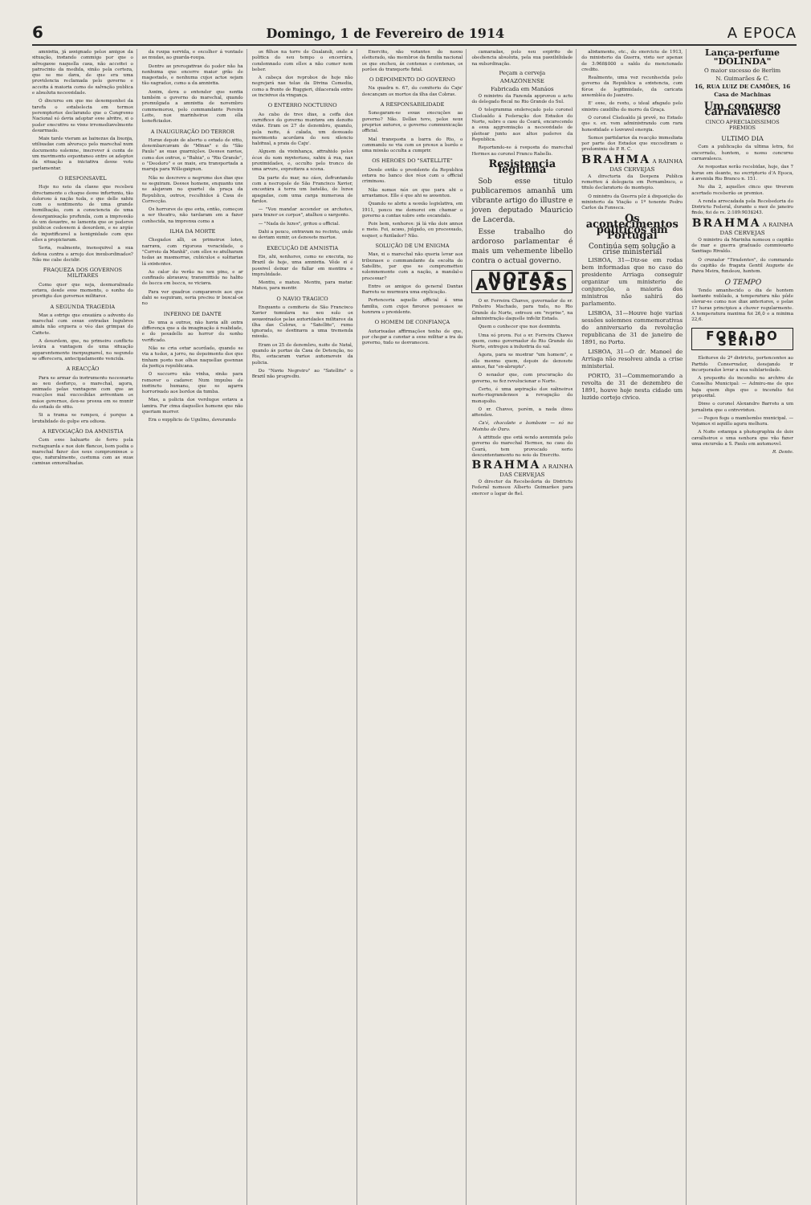6 Domingo, 1 de Fevereiro de 1914 A EPOCA
amnistia, já assignado pelos amigos da situação, instando commigo por que o advogasse naquella casa, não acceitei o patrocinio da medida, sinão pela certeza, que se me dava, de que era uma providencia reclamada pelo governo e acceita á maioria como de salvação publica e absoluta necessidade.
O discurso em que me desempenhei da tarefa o estabelecia em termos peremptorios declarando que o Congresso Nacional só devia adoptar esse alvitre, si o poder executivo se visse irremediavelmente desarmado.
Mais tarde vieram as baixezas da lisonja, utilisadas com alvoroço pelo marechal num documento solemne, inscrever á conta de um movimento espontaneo entre os adeptos da situação a iniciativa desse voto parlamentar.
O RESPONSAVEL
Hoje no seio da classe que recebeu directamente o choque desse infortunio, tão doloroso á nação toda, e que delle sahiu com o sentimento de uma grande humilhação, com a consciencia de uma desorganisação profunda, com a impressão de um desastre, se lamenta que os poderes publicos cedessem á desordem, e se argúe de injustificavel a benignidade com que elles a propiciaram.
Seria, realmente, inexequivel a sua defesa contra o arrojo dos insubordinados? Não me cabe decidir.
FRAQUEZA DOS GOVERNOS MILITARES
Como quer que seja, desmoralisado estava, desde esse momento, o sonho do prestigio dos governos militares.
A SEGUNDA TRAGEDIA
Mas a estrige que ensaiára o advento do marechal com essas entradas lugubres ainda não erguera o véo das grimpas do Cattete.
A desordem, que, no primeiro conflicto levára a vantagem de uma situação apparentemente inexpugnavel, no segundo se offerecera, antecipadamente vencida.
A REACÇÃO
Para se armar do instrumento necessario ao seu desforço, o marechal, agora, animado pelas vantagens com que as reacções mal succedidas aviventam os máos governos, deu-se pressa em se munir do estado de sitio.
Si a trama se rompeu, é porque a brutalidade do golpe era odiosa.
A REVOGAÇÃO DA AMNISTIA
Com esse baluarte de ferro pela rectaguarda e nos dois flancos, bem podia o marechal fazer dos seus compromissos o que, naturalmente, costuma com as suas camisas enxovalhadas.
da roupa servida, e escolher á vontade as mudas, ao guarda-roupa.
Dentre as prerogativas do poder não ha nenhuma que encerre maior grão de magestade, e nenhuma cujos actos sejam tão sagrados, como a da amnistia.
Assim, deva o entender que sentia também o governo do marechal, quando promulgada a amnistia de novembro commemorou, pelo commandante Pereira Leite, nos marinheiros com ella beneficiados.
A INAUGURAÇÃO DO TERROR
Horas depois de aberto o estado de sitio, desembarcavam de "Minas" e do "São Paulo" as suas guarnições. Desses navios, como dos outros, o "Bahia", o "Rio Grande", o "Deodoro" e os mais, era transportada a maruja para Willegaignon.
Não se descreve o negrume dos dias que se seguiram. Desses homens, enquanto uns se alojavam no quartel da praça da Republica, outros, recolhidos á Casa de Correcção.
Os horrores de que esta, então, começou a ser theatro, não tardaram em a fazer conhecida, na imprensa como a
ILHA DA MORTE
Chegados alli, os primeiros lotes, narrava, com rigorosa veracidade, o "Correio da Manhã", com elles se atulharam todas as masmorras, cubiculos e solitarias lá existentes.
Ao calor do verão no seu pino, e ar confinado abrasava; transmittido no halito de bocca em bocca, se viciava.
Para ver quadros comparaveis aos que dahi se seguiram, seria preciso ir buscal-os no
INFERNO DE DANTE
De uma a outros, não havia alli outra differença que a da imaginação á realidade, e do pesadello ao horror do sonho verificado.
Não se cria estar acordado, quando se via a todos, a jorro, no depoimento dos que tinham posto nos olhos naquellas geennas da justiça republicana.
O soccorro não vinha, sinão para remover o cadaver. Num impulso de instincto humano, que se agarra horrorisado aos bordos da tumba.
Mas, a policia dos verdugos estava a lamira. Por cima daquelles homens que não queriam morrer.
Era o supplicio de Ugulino, devorando
os filhos na torre de Gualandi, onde a politica do seu tempo o encerrára, condemnado com elles a não comer nem beber.
A cabeça dos reprobos de hoje não negrejará nas telas da Divina Comedia, como a fronte de Ruggieri, dilacerada entre os incisivos da vingança.
O ENTERRO NOCTURNO
Ao cabo de tres dias, a ceifa dos carnifices do governo montava em dezoito vidas. Eram os 27 de dezembro, quando, pela noite, á calada, um dessoado movimento acordava do seu silencio habitual, a praia do Caju'.
Alguem da visinhança, attrahido pelos écos do som mysterioso, sahiu á rua, nas proximidades, e, occulto pelo tronco de uma arvore, espreitava a scena.
Da parte do mar, no cáes, defrontando com a necropole de São Francisco Xavier, encostára á terra um batelão, de luzes apagadas, com uma carga numerosa de fardos.
— "Vou mandar accender os archotes, para trazer os corpos", atalhou o sargento.
— "Nada de luzes", gritou o official.
Dahi a pouco, entravam no recinto, onde se deviam sumir, os dezesete mortos.
EXECUÇÃO DE AMNISTIA
Eis, ahi, senhores, como se executa, no Brazil de hoje, uma amnistia. Vêde si é possivel deixar de fallar em mentira e improbidade.
Mentiu, e matou. Mentiu, para matar. Matou, para mentir.
O NAVIO TRAGICO
Enquanto o cemiterio de São Francisco Xavier tumulava no seu solo os assassinados pelas autoridades militares da ilha das Cobras, o "Satellite", rumo ignorado, se destinava a uma tremenda missão.
Eram os 25 de dezembro, noite de Natal, quando ás portas da Casa de Detenção, no Rio, estacaram varios automoveis da policia.
Do "Navio Negreiro" ao "Satellite" o Brazil não progrediu.
Exercito, são votantes do nosso eleitorado, são membros da familia nacional os que encheu, ás centenas e centenas, os porões do transporte fatal.
O DEPOIMENTO DO GOVERNO
Na quadra n. 67, do cemiterio do Caju' descançam os mortos da ilha das Cobras.
A RESPONSABILIDADE
Sonegaram-se essas execuções ao governo? Não. Dellas teve, pelos seus proprios autores, o governo communicação official.
Mal transposta a barra do Rio, o commando se via com os presos a bordo e uma missão occulta a cumprir.
OS HEROES DO "SATELLITE"
Desde então o presidente da Republica estava no banco dos réos com o official criminoso.
Não somos nós os que para ahi o arrastamos. Elle é que ahi se assentou.
Quando se abriu a sessão legislativa, em 1911, pouco me demorei em chamar o governo a contas sobre este escandalo.
Pois bem, senhores: já lá vão dois annos e meio. Foi, acaso, julgado, ou processado, sequer, o fuzilador? Não.
SOLUÇÃO DE UM ENIGMA
Mas, si o marechal não queria levar aos tribunaes o commandante da escolta do Satellite, por que se comprometteu solemnemente com a nação, a mandal-o processar?
Entre os amigos do general Dantas Barreto se murmura uma explicação.
Pertenceria aquelle official á uma familia, com cujos favores pessoaes se honrava o presidente.
O HOMEM DE CONFIANÇA
Autorisadas affirmações tenho de que, por chegar a constar a esse militar a ira do governo, tudo se desvaneceu.
camaradas, pelo seu espirito de obediencia absoluta, pela sua passibilidade na subordinação.
Peçam a cerveja
AMAZONENSE
Fabricada em Manáos
O ministro da Fazenda approvou o acto do delegado fiscal no Rio Grande do Sul.
O telegramma endereçado pelo coronel Clodoaldo á Federação dos Estados do Norte, sobre o caso do Ceará, encarecendo a essa aggremiação a necessidade de pleitear junto aos altos poderes da Republica.
Reportando-se á resposta do marechal Hermes ao coronel Franco Rabello.
Resistencia legitima
Sob esse titulo publicaremos amanhã um vibrante artigo do illustre e joven deputado Mauricio de Lacerda.
Esse trabalho do ardoroso parlamentar é mais um vehemente libello contra o actual governo.
NOTAS AVULSAS
O sr. Ferreira Chaves, governador do sr. Pinheiro Machado, para tudo, no Rio Grande do Norte, estreou em "reprise", na administração daquelle infeliz Estado.
Quem o conhecer que nos desminta.
Uma só prova. Foi o sr. Ferreira Chaves quem, como governador do Rio Grande do Norte, entregou a industria do sal.
Agora, para se mostrar "um homem", e elle mesmo quem, depois de dezesete annos, faz "ex-abrupto".
O senador que, com procuração do governo, se fez revolucionar o Norte.
Certo, é uma aspiração dos salineiros norte-riograndenses a revogação do monopolio.
O sr. Chaves, porém, a nada disso attendeu.
Ca'é, chocolate e bombons — só no Moinho de Ouro.
A attitude que está sendo assumida pelo governo do marechal Hermes, no caso do Ceará, tem provocado serio descontentamento no seio do Exercito.
BRAHMA A RAINHA DAS CERVEJAS
O director da Recebedoria do Districto Federal nomeou Alberto Guimarães para exercer o logar de fiel.
alistamento, etc., do exercicio de 1913, do ministerio da Guerra, visto ser apenas de 3:968$000 o saldo do mencionado credito.
Realmente, uma vez reconhecida pelo governo da Republica a existencia, com fóros de legitimidade, da caricata assembléa do Joazeiro.
E' esse, de resto, o ideal afagado pelo sinistro caudilho do morro da Graça.
O coronel Clodoaldo já prevê, no Estado que s. ex. vem administrando com rara honestidade e louvavel energia.
Somos partidarios da reacção immediata por parte dos Estados que succediram o predominio do P. R. C.
BRAHMA A RAINHA DAS CERVEJAS
A directoria da Despeza Publica remetteu á delegacia em Pernambuco, o titulo declaratorio do montepio.
O ministro da Guerra pôz á disposição do ministerio da Viação o 1º tenente Pedro Carlos da Fonseca.
Os acontecimentos politicos em Portugal
Continúa sem solução a crise ministerial
LISBOA, 31—Diz-se em rodas bem informadas que no caso do presidente Arriaga conseguir organizar um ministerio de conjuncção, a maioria dos ministros não sahirá do parlamento.
LISBOA, 31—Houve hoje varias sessões solemnes commemorativas do anniversario da revolução republicana de 31 de janeiro de 1891, no Porto.
LISBOA, 31—O dr. Manoel de Arriaga não resolveu ainda a crise ministerial.
PORTO, 31—Commemorando a revolta de 31 de dezembro de 1891, houve hoje nesta cidade um luzido cortejo civico.
Lança-perfume "DOLINDA"
O maior sucesso de Berlim
N. Guimarães & C.
16, RUA LUIZ DE CAMÕES, 16
Casa de Machinas
Um concurso carnavalesco
CINCO APRECIADISSIMOS PREMIOS
ULTIMO DIA
Com a publicação da ultima letra, foi encerrado, hontem, o nosso concurso carnavalesco.
As respostas serão recebidas, hoje, das 7 horas em deante, no escriptorio d'A Epoca, á avenida Rio Branco n. 151.
No dia 2, aquelles cinco que tiverem acertado receberão os premios.
A renda arrecadada pela Recebedoria do Districto Federal, durante o mez de janeiro findo, foi de rs. 2:189:903$243.
BRAHMA A RAINHA DAS CERVEJAS
O ministro da Marinha nomeou o capitão de mar e guerra graduado commissario Santiago Rivaldo.
O cruzador "Tiradentes", do commando do capitão de fragata Gentil Auguste de Paiva Meira, fundeou, hontem.
O TEMPO
Tendo amanhecido o dia de hontem bastante nublado, a temperatura não pôde elevar-se como nos dias anteriores, e pelas 17 horas principiou a chover regularmente. A temperatura maxima foi 26,0 e a minima 22,6.
FORA DO SERIO
Eleitores do 2º districto, pertencentes ao Partido Conservador, desejando ir incorporados levar a sua solidariedade.
A proposito do incendio no archivo de Conselho Municipal: — Admiro-me de que haja quem diga que o incendio foi proposital.
Disse o coronel Alexandre Barreto a um jornalista que o entrevistou.
— Pegou fogo o mambembe municipal. — Vejamos si aquillo agora melhora.
A Noite estampa a photographia de dois cavalheiros e uma senhora que vão fazer uma excursão a S. Paulo em automovel.
R. Dente.